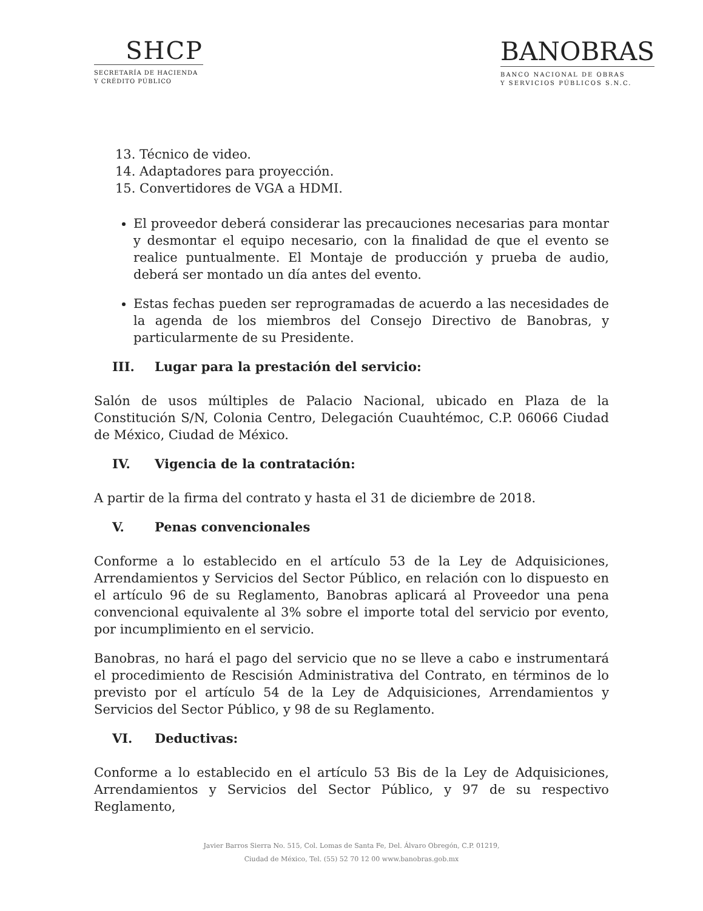SHCP
SECRETARÍA DE HACIENDA
Y CRÉDITO PÚBLICO
BANOBRAS
BANCO NACIONAL DE OBRAS
Y SERVICIOS PÚBLICOS S.N.C.
13. Técnico de video.
14. Adaptadores para proyección.
15. Convertidores de VGA a HDMI.
El proveedor deberá considerar las precauciones necesarias para montar y desmontar el equipo necesario, con la finalidad de que el evento se realice puntualmente. El Montaje de producción y prueba de audio, deberá ser montado un día antes del evento.
Estas fechas pueden ser reprogramadas de acuerdo a las necesidades de la agenda de los miembros del Consejo Directivo de Banobras, y particularmente de su Presidente.
III. Lugar para la prestación del servicio:
Salón de usos múltiples de Palacio Nacional, ubicado en Plaza de la Constitución S/N, Colonia Centro, Delegación Cuauhtémoc, C.P. 06066 Ciudad de México, Ciudad de México.
IV. Vigencia de la contratación:
A partir de la firma del contrato y hasta el 31 de diciembre de 2018.
V. Penas convencionales
Conforme a lo establecido en el artículo 53 de la Ley de Adquisiciones, Arrendamientos y Servicios del Sector Público, en relación con lo dispuesto en el artículo 96 de su Reglamento, Banobras aplicará al Proveedor una pena convencional equivalente al 3% sobre el importe total del servicio por evento, por incumplimiento en el servicio.
Banobras, no hará el pago del servicio que no se lleve a cabo e instrumentará el procedimiento de Rescisión Administrativa del Contrato, en términos de lo previsto por el artículo 54 de la Ley de Adquisiciones, Arrendamientos y Servicios del Sector Público, y 98 de su Reglamento.
VI. Deductivas:
Conforme a lo establecido en el artículo 53 Bis de la Ley de Adquisiciones, Arrendamientos y Servicios del Sector Público, y 97 de su respectivo Reglamento,
Javier Barros Sierra No. 515, Col. Lomas de Santa Fe, Del. Álvaro Obregón, C.P. 01219,
Ciudad de México, Tel. (55) 52 70 12 00 www.banobras.gob.mx